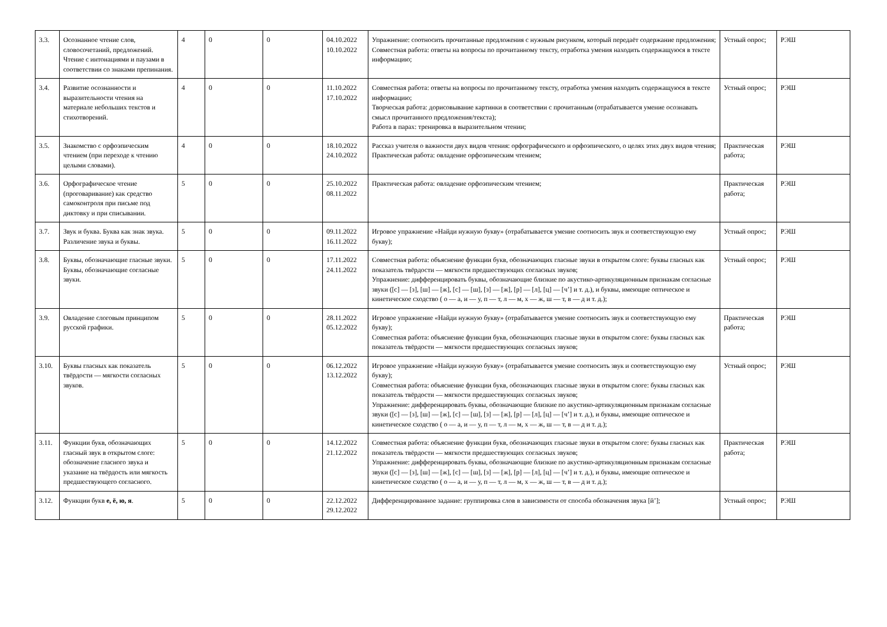| 3.3. | Осознанное чтение слов, словосочетаний, предложений. Чтение с интонациями и паузами в соответствии со знаками препинания. | 4 | 0 | 0 | 04.10.2022 10.10.2022 | Упражнение: соотносить прочитанные предложения с нужным рисунком, который передаёт содержание предложения; Совместная работа: ответы на вопросы по прочитанному тексту, отработка умения находить содержащуюся в тексте информацию; | Устный опрос; | РЭШ |
| 3.4. | Развитие осознанности и выразительности чтения на материале небольших текстов и стихотворений. | 4 | 0 | 0 | 11.10.2022 17.10.2022 | Совместная работа: ответы на вопросы по прочитанному тексту, отработка умения находить содержащуюся в тексте информацию; Творческая работа: дорисовывание картинки в соответствии с прочитанным (отрабатывается умение осознавать смысл прочитанного предложения/текста); Работа в парах: тренировка в выразительном чтении; | Устный опрос; | РЭШ |
| 3.5. | Знакомство с орфоэпическим чтением (при переходе к чтению целыми словами). | 4 | 0 | 0 | 18.10.2022 24.10.2022 | Рассказ учителя о важности двух видов чтения: орфографического и орфоэпического, о целях этих двух видов чтения; Практическая работа: овладение орфоэпическим чтением; | Практическая работа; | РЭШ |
| 3.6. | Орфографическое чтение (проговаривание) как средство самоконтроля при письме под диктовку и при списывании. | 5 | 0 | 0 | 25.10.2022 08.11.2022 | Практическая работа: овладение орфоэпическим чтением; | Практическая работа; | РЭШ |
| 3.7. | Звук и буква. Буква как знак звука. Различение звука и буквы. | 5 | 0 | 0 | 09.11.2022 16.11.2022 | Игровое упражнение «Найди нужную букву» (отрабатывается умение соотносить звук и соответствующую ему букву); | Устный опрос; | РЭШ |
| 3.8. | Буквы, обозначающие гласные звуки. Буквы, обозначающие согласные звуки. | 5 | 0 | 0 | 17.11.2022 24.11.2022 | Совместная работа: объяснение функции букв, обозначающих гласные звуки в открытом слоге: буквы гласных как показатель твёрдости — мягкости предшествующих согласных звуков; Упражнение: дифференцировать буквы, обозначающие близкие по акустико-артикуляционным признакам согласные звуки ([с] — [з], [ш] — [ж], [с] — [ш], [з] — [ж], [р] — [л], [ц] — [ч’] и т. д.), и буквы, имеющие оптическое и кинетическое сходство ( о — а, и — у, п — т, л — м, х — ж, ш — т, в — д и т. д.); | Устный опрос; | РЭШ |
| 3.9. | Овладение слоговым принципом русской графики. | 5 | 0 | 0 | 28.11.2022 05.12.2022 | Игровое упражнение «Найди нужную букву» (отрабатывается умение соотносить звук и соответствующую ему букву); Совместная работа: объяснение функции букв, обозначающих гласные звуки в открытом слоге: буквы гласных как показатель твёрдости — мягкости предшествующих согласных звуков; | Практическая работа; | РЭШ |
| 3.10. | Буквы гласных как показатель твёрдости — мягкости согласных звуков. | 5 | 0 | 0 | 06.12.2022 13.12.2022 | Игровое упражнение «Найди нужную букву» (отрабатывается умение соотносить звук и соответствующую ему букву); Совместная работа: объяснение функции букв, обозначающих гласные звуки в открытом слоге: буквы гласных как показатель твёрдости — мягкости предшествующих согласных звуков; Упражнение: дифференцировать буквы, обозначающие близкие по акустико-артикуляционным признакам согласные звуки ([с] — [з], [ш] — [ж], [с] — [ш], [з] — [ж], [р] — [л], [ц] — [ч’] и т. д.), и буквы, имеющие оптическое и кинетическое сходство ( о — а, и — у, п — т, л — м, х — ж, ш — т, в — д и т. д.); | Устный опрос; | РЭШ |
| 3.11. | Функции букв, обозначающих гласный звук в открытом слоге: обозначение гласного звука и указание на твёрдость или мягкость предшествующего согласного. | 5 | 0 | 0 | 14.12.2022 21.12.2022 | Совместная работа: объяснение функции букв, обозначающих гласные звуки в открытом слоге: буквы гласных как показатель твёрдости — мягкости предшествующих согласных звуков; Упражнение: дифференцировать буквы, обозначающие близкие по акустико-артикуляционным признакам согласные звуки ([с] — [з], [ш] — [ж], [с] — [ш], [з] — [ж], [р] — [л], [ц] — [ч’] и т. д.), и буквы, имеющие оптическое и кинетическое сходство ( о — а, и — у, п — т, л — м, х — ж, ш — т, в — д и т. д.); | Практическая работа; | РЭШ |
| 3.12. | Функции букв е, ё, ю, я . | 5 | 0 | 0 | 22.12.2022 29.12.2022 | Дифференцированное задание: группировка слов в зависимости от способа обозначения звука [й’]; | Устный опрос; | РЭШ |